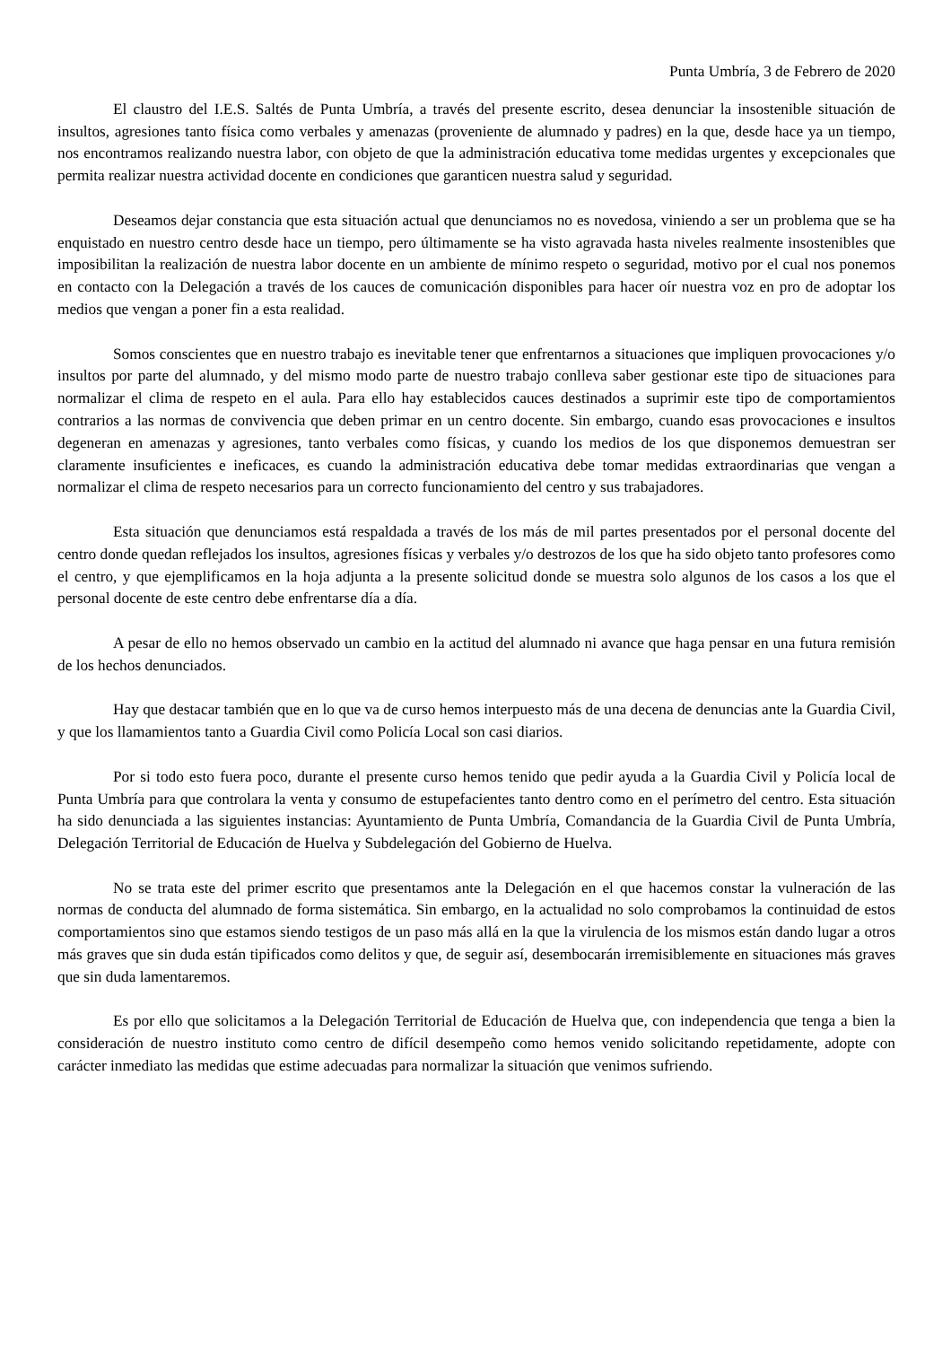Punta Umbría, 3 de Febrero de 2020
El claustro del I.E.S. Saltés de Punta Umbría, a través del presente escrito, desea denunciar la insostenible situación de insultos, agresiones tanto física como verbales y amenazas (proveniente de alumnado y padres) en la que, desde hace ya un tiempo, nos encontramos realizando nuestra labor, con objeto de que la administración educativa tome medidas urgentes y excepcionales que permita realizar nuestra actividad docente en condiciones que garanticen nuestra salud y seguridad.
Deseamos dejar constancia que esta situación actual que denunciamos no es novedosa, viniendo a ser un problema que se ha enquistado en nuestro centro desde hace un tiempo, pero últimamente se ha visto agravada hasta niveles realmente insostenibles que imposibilitan la realización de nuestra labor docente en un ambiente de mínimo respeto o seguridad, motivo por el cual nos ponemos en contacto con la Delegación a través de los cauces de comunicación disponibles para hacer oír nuestra voz en pro de adoptar los medios que vengan a poner fin a esta realidad.
Somos conscientes que en nuestro trabajo es inevitable tener que enfrentarnos a situaciones que impliquen provocaciones y/o insultos por parte del alumnado, y del mismo modo parte de nuestro trabajo conlleva saber gestionar este tipo de situaciones para normalizar el clima de respeto en el aula. Para ello hay establecidos cauces destinados a suprimir este tipo de comportamientos contrarios a las normas de convivencia que deben primar en un centro docente. Sin embargo, cuando esas provocaciones e insultos degeneran en amenazas y agresiones, tanto verbales como físicas, y cuando los medios de los que disponemos demuestran ser claramente insuficientes e ineficaces, es cuando la administración educativa debe tomar medidas extraordinarias que vengan a normalizar el clima de respeto necesarios para un correcto funcionamiento del centro y sus trabajadores.
Esta situación que denunciamos está respaldada a través de los más de mil partes presentados por el personal docente del centro donde quedan reflejados los insultos, agresiones físicas y verbales y/o destrozos de los que ha sido objeto tanto profesores como el centro, y que ejemplificamos en la hoja adjunta a la presente solicitud donde se muestra solo algunos de los casos a los que el personal docente de este centro debe enfrentarse día a día.
A pesar de ello no hemos observado un cambio en la actitud del alumnado ni avance que haga pensar en una futura remisión de los hechos denunciados.
Hay que destacar también que en lo que va de curso hemos interpuesto más de una decena de denuncias ante la Guardia Civil, y que los llamamientos tanto a Guardia Civil como Policía Local son casi diarios.
Por si todo esto fuera poco, durante el presente curso hemos tenido que pedir ayuda a la Guardia Civil y Policía local de Punta Umbría para que controlara la venta y consumo de estupefacientes tanto dentro como en el perímetro del centro. Esta situación ha sido denunciada a las siguientes instancias: Ayuntamiento de Punta Umbría, Comandancia de la Guardia Civil de Punta Umbría, Delegación Territorial de Educación de Huelva y Subdelegación del Gobierno de Huelva.
No se trata este del primer escrito que presentamos ante la Delegación en el que hacemos constar la vulneración de las normas de conducta del alumnado de forma sistemática. Sin embargo, en la actualidad no solo comprobamos la continuidad de estos comportamientos sino que estamos siendo testigos de un paso más allá en la que la virulencia de los mismos están dando lugar a otros más graves que sin duda están tipificados como delitos y que, de seguir así, desembocarán irremisiblemente en situaciones más graves que sin duda lamentaremos.
Es por ello que solicitamos a la Delegación Territorial de Educación de Huelva que, con independencia que tenga a bien la consideración de nuestro instituto como centro de difícil desempeño como hemos venido solicitando repetidamente, adopte con carácter inmediato las medidas que estime adecuadas para normalizar la situación que venimos sufriendo.